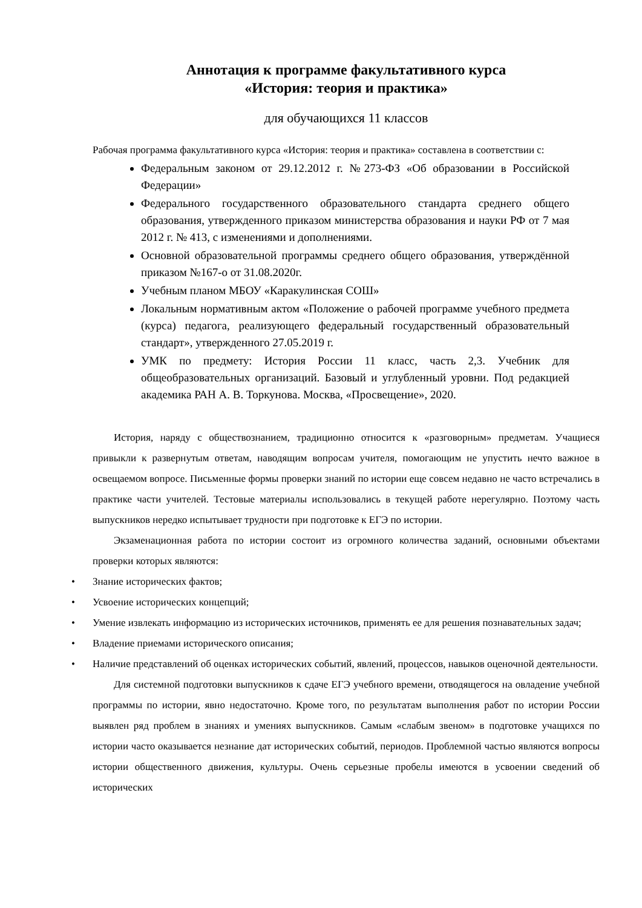Аннотация к программе факультативного курса
«История: теория и практика»
для обучающихся 11 классов
Рабочая программа факультативного курса «История: теория и практика» составлена в соответствии с:
Федеральным законом от 29.12.2012 г. №273-ФЗ «Об образовании в Российской Федерации»
Федерального государственного образовательного стандарта среднего общего образования, утвержденного приказом министерства образования и науки РФ от 7 мая 2012 г. № 413, с изменениями и дополнениями.
Основной образовательной программы среднего общего образования, утверждённой приказом №167-о от 31.08.2020г.
Учебным планом МБОУ «Каракулинская СОШ»
Локальным нормативным актом «Положение о рабочей программе учебного предмета (курса) педагога, реализующего федеральный государственный образовательный стандарт», утвержденного 27.05.2019 г.
УМК по предмету: История России 11 класс, часть 2,3. Учебник для общеобразовательных организаций. Базовый и углубленный уровни. Под редакцией академика РАН А. В. Торкунова. Москва, «Просвещение», 2020.
История, наряду с обществознанием, традиционно относится к «разговорным» предметам. Учащиеся привыкли к развернутым ответам, наводящим вопросам учителя, помогающим не упустить нечто важное в освещаемом вопросе. Письменные формы проверки знаний по истории еще совсем недавно не часто встречались в практике части учителей. Тестовые материалы использовались в текущей работе нерегулярно. Поэтому часть выпускников нередко испытывает трудности при подготовке к ЕГЭ по истории.
Экзаменационная работа по истории состоит из огромного количества заданий, основными объектами проверки которых являются:
• Знание исторических фактов;
• Усвоение исторических концепций;
• Умение извлекать информацию из исторических источников, применять ее для решения познавательных задач;
• Владение приемами исторического описания;
• Наличие представлений об оценках исторических событий, явлений, процессов, навыков оценочной деятельности.
Для системной подготовки выпускников к сдаче ЕГЭ учебного времени, отводящегося на овладение учебной программы по истории, явно недостаточно. Кроме того, по результатам выполнения работ по истории России выявлен ряд проблем в знаниях и умениях выпускников. Самым «слабым звеном» в подготовке учащихся по истории часто оказывается незнание дат исторических событий, периодов. Проблемной частью являются вопросы истории общественного движения, культуры. Очень серьезные пробелы имеются в усвоении сведений об исторических